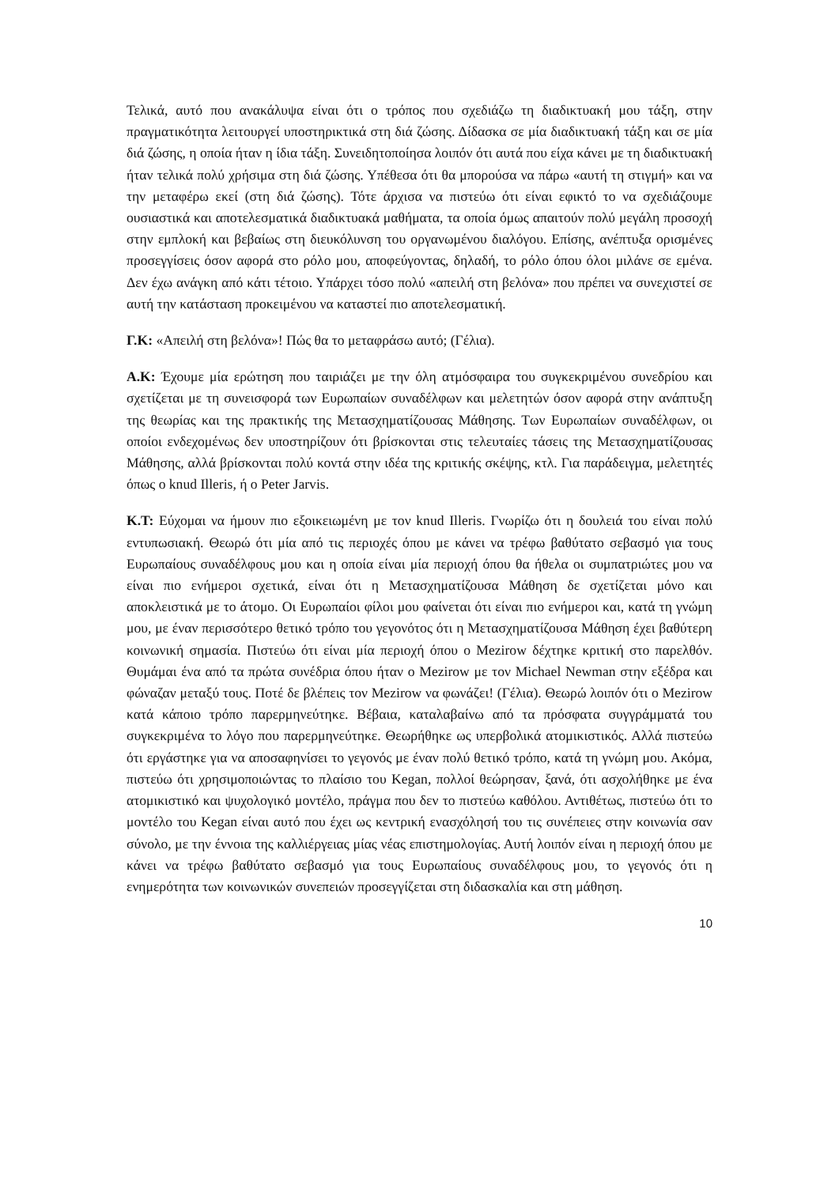Τελικά, αυτό που ανακάλυψα είναι ότι ο τρόπος που σχεδιάζω τη διαδικτυακή μου τάξη, στην πραγματικότητα λειτουργεί υποστηρικτικά στη διά ζώσης. Δίδασκα σε μία διαδικτυακή τάξη και σε μία διά ζώσης, η οποία ήταν η ίδια τάξη. Συνειδητοποίησα λοιπόν ότι αυτά που είχα κάνει με τη διαδικτυακή ήταν τελικά πολύ χρήσιμα στη διά ζώσης. Υπέθεσα ότι θα μπορούσα να πάρω «αυτή τη στιγμή» και να την μεταφέρω εκεί (στη διά ζώσης). Τότε άρχισα να πιστεύω ότι είναι εφικτό το να σχεδιάζουμε ουσιαστικά και αποτελεσματικά διαδικτυακά μαθήματα, τα οποία όμως απαιτούν πολύ μεγάλη προσοχή στην εμπλοκή και βεβαίως στη διευκόλυνση του οργανωμένου διαλόγου. Επίσης, ανέπτυξα ορισμένες προσεγγίσεις όσον αφορά στο ρόλο μου, αποφεύγοντας, δηλαδή, το ρόλο όπου όλοι μιλάνε σε εμένα. Δεν έχω ανάγκη από κάτι τέτοιο. Υπάρχει τόσο πολύ «απειλή στη βελόνα» που πρέπει να συνεχιστεί σε αυτή την κατάσταση προκειμένου να καταστεί πιο αποτελεσματική.
Γ.Κ: «Απειλή στη βελόνα»! Πώς θα το μεταφράσω αυτό; (Γέλια).
Α.Κ: Έχουμε μία ερώτηση που ταιριάζει με την όλη ατμόσφαιρα του συγκεκριμένου συνεδρίου και σχετίζεται με τη συνεισφορά των Ευρωπαίων συναδέλφων και μελετητών όσον αφορά στην ανάπτυξη της θεωρίας και της πρακτικής της Μετασχηματίζουσας Μάθησης. Των Ευρωπαίων συναδέλφων, οι οποίοι ενδεχομένως δεν υποστηρίζουν ότι βρίσκονται στις τελευταίες τάσεις της Μετασχηματίζουσας Μάθησης, αλλά βρίσκονται πολύ κοντά στην ιδέα της κριτικής σκέψης, κτλ. Για παράδειγμα, μελετητές όπως ο knud Illeris, ή ο Peter Jarvis.
Κ.Τ: Εύχομαι να ήμουν πιο εξοικειωμένη με τον knud Illeris. Γνωρίζω ότι η δουλειά του είναι πολύ εντυπωσιακή. Θεωρώ ότι μία από τις περιοχές όπου με κάνει να τρέφω βαθύτατο σεβασμό για τους Ευρωπαίους συναδέλφους μου και η οποία είναι μία περιοχή όπου θα ήθελα οι συμπατριώτες μου να είναι πιο ενήμεροι σχετικά, είναι ότι η Μετασχηματίζουσα Μάθηση δε σχετίζεται μόνο και αποκλειστικά με το άτομο. Οι Ευρωπαίοι φίλοι μου φαίνεται ότι είναι πιο ενήμεροι και, κατά τη γνώμη μου, με έναν περισσότερο θετικό τρόπο του γεγονότος ότι η Μετασχηματίζουσα Μάθηση έχει βαθύτερη κοινωνική σημασία. Πιστεύω ότι είναι μία περιοχή όπου ο Mezirow δέχτηκε κριτική στο παρελθόν. Θυμάμαι ένα από τα πρώτα συνέδρια όπου ήταν ο Mezirow με τον Michael Newman στην εξέδρα και φώναζαν μεταξύ τους. Ποτέ δε βλέπεις τον Mezirow να φωνάζει! (Γέλια). Θεωρώ λοιπόν ότι ο Mezirow κατά κάποιο τρόπο παρερμηνεύτηκε. Βέβαια, καταλαβαίνω από τα πρόσφατα συγγράμματά του συγκεκριμένα το λόγο που παρερμηνεύτηκε. Θεωρήθηκε ως υπερβολικά ατομικιστικός. Αλλά πιστεύω ότι εργάστηκε για να αποσαφηνίσει το γεγονός με έναν πολύ θετικό τρόπο, κατά τη γνώμη μου. Ακόμα, πιστεύω ότι χρησιμοποιώντας το πλαίσιο του Kegan, πολλοί θεώρησαν, ξανά, ότι ασχολήθηκε με ένα ατομικιστικό και ψυχολογικό μοντέλο, πράγμα που δεν το πιστεύω καθόλου. Αντιθέτως, πιστεύω ότι το μοντέλο του Kegan είναι αυτό που έχει ως κεντρική ενασχόλησή του τις συνέπειες στην κοινωνία σαν σύνολο, με την έννοια της καλλιέργειας μίας νέας επιστημολογίας. Αυτή λοιπόν είναι η περιοχή όπου με κάνει να τρέφω βαθύτατο σεβασμό για τους Ευρωπαίους συναδέλφους μου, το γεγονός ότι η ενημερότητα των κοινωνικών συνεπειών προσεγγίζεται στη διδασκαλία και στη μάθηση.
10